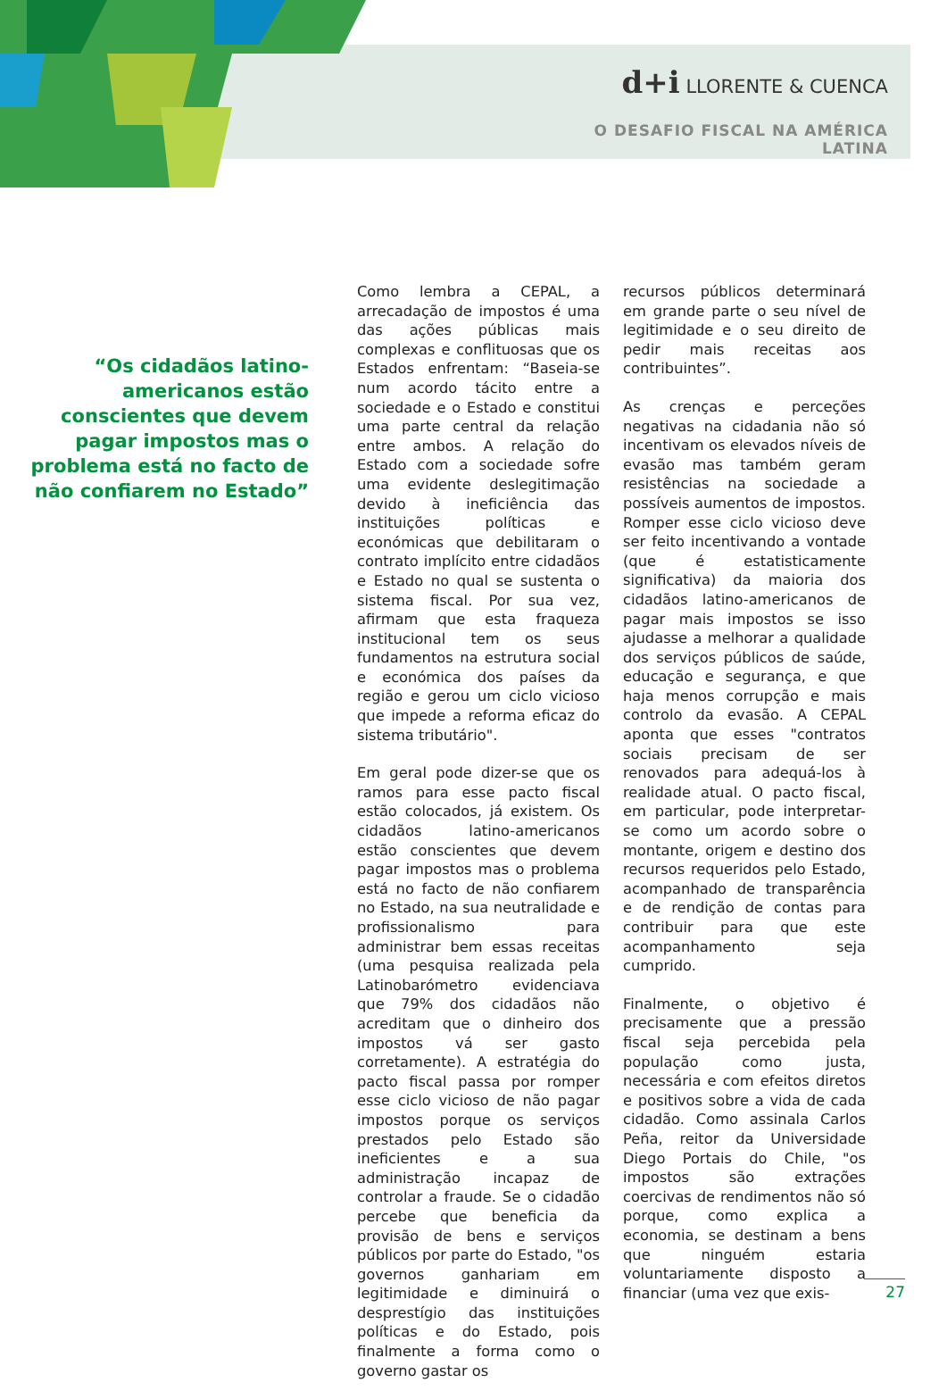d+i LLORENTE & CUENCA
O DESAFIO FISCAL NA AMÉRICA LATINA
“Os cidadãos latino-americanos estão conscientes que devem pagar impostos mas o problema está no facto de não confiarem no Estado”
Como lembra a CEPAL, a arrecadação de impostos é uma das ações públicas mais complexas e conflituosas que os Estados enfrentam: “Baseia-se num acordo tácito entre a sociedade e o Estado e constitui uma parte central da relação entre ambos. A relação do Estado com a sociedade sofre uma evidente deslegitimação devido à ineficiência das instituições políticas e económicas que debilitaram o contrato implícito entre cidadãos e Estado no qual se sustenta o sistema fiscal. Por sua vez, afirmam que esta fraqueza institucional tem os seus fundamentos na estrutura social e económica dos países da região e gerou um ciclo vicioso que impede a reforma eficaz do sistema tributário".
Em geral pode dizer-se que os ramos para esse pacto fiscal estão colocados, já existem. Os cidadãos latino-americanos estão conscientes que devem pagar impostos mas o problema está no facto de não confiarem no Estado, na sua neutralidade e profissionalismo para administrar bem essas receitas (uma pesquisa realizada pela Latinobarómetro evidenciava que 79% dos cidadãos não acreditam que o dinheiro dos impostos vá ser gasto corretamente). A estratégia do pacto fiscal passa por romper esse ciclo vicioso de não pagar impostos porque os serviços prestados pelo Estado são ineficientes e a sua administração incapaz de controlar a fraude. Se o cidadão percebe que beneficia da provisão de bens e serviços públicos por parte do Estado, "os governos ganhariam em legitimidade e diminuirá o desprestígio das instituições políticas e do Estado, pois finalmente a forma como o governo gastar os
recursos públicos determinará em grande parte o seu nível de legitimidade e o seu direito de pedir mais receitas aos contribuintes”.
As crenças e perceções negativas na cidadania não só incentivam os elevados níveis de evasão mas também geram resistências na sociedade a possíveis aumentos de impostos. Romper esse ciclo vicioso deve ser feito incentivando a vontade (que é estatisticamente significativa) da maioria dos cidadãos latino-americanos de pagar mais impostos se isso ajudasse a melhorar a qualidade dos serviços públicos de saúde, educação e segurança, e que haja menos corrupção e mais controlo da evasão. A CEPAL aponta que esses "contratos sociais precisam de ser renovados para adequá-los à realidade atual. O pacto fiscal, em particular, pode interpretar-se como um acordo sobre o montante, origem e destino dos recursos requeridos pelo Estado, acompanhado de transparência e de rendição de contas para contribuir para que este acompanhamento seja cumprido.
Finalmente, o objetivo é precisamente que a pressão fiscal seja percebida pela população como justa, necessária e com efeitos diretos e positivos sobre a vida de cada cidadão. Como assinala Carlos Peña, reitor da Universidade Diego Portais do Chile, "os impostos são extrações coercivas de rendimentos não só porque, como explica a economia, se destinam a bens que ninguém estaria voluntariamente disposto a financiar (uma vez que exis-
27